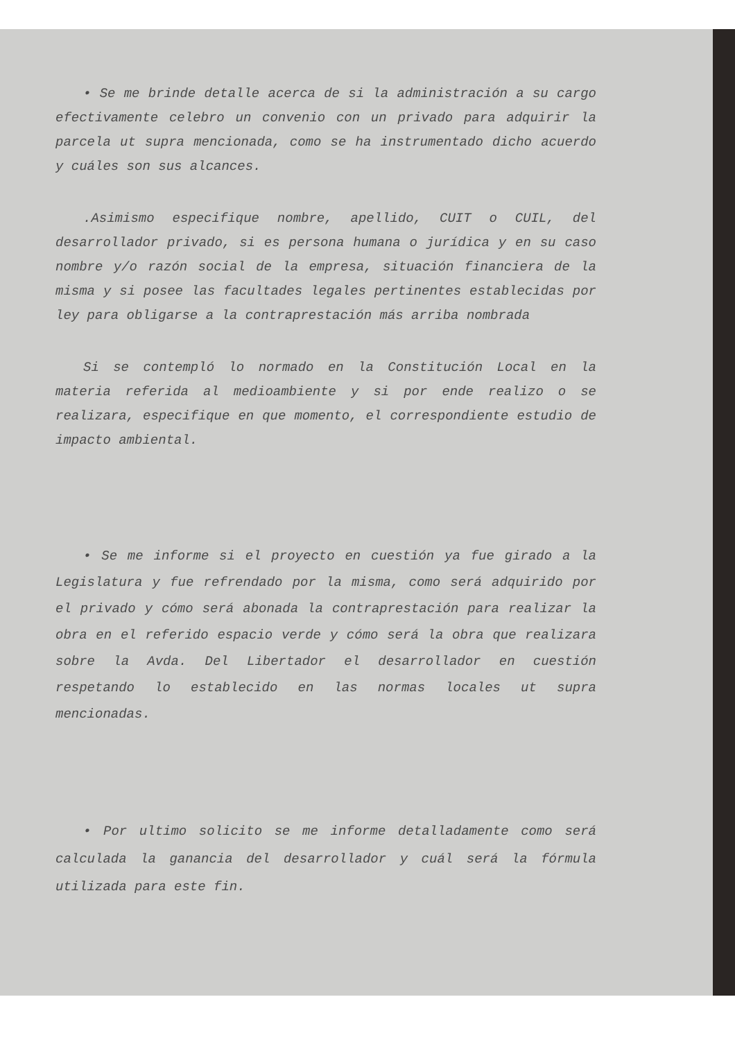• Se me brinde detalle acerca de si la administración a su cargo efectivamente celebro un convenio con un privado para adquirir la parcela ut supra mencionada, como se ha instrumentado dicho acuerdo y cuáles son sus alcances.
.Asimismo especifique nombre, apellido, CUIT o CUIL, del desarrollador privado, si es persona humana o jurídica y en su caso nombre y/o razón social de la empresa, situación financiera de la misma y si posee las facultades legales pertinentes establecidas por ley para obligarse a la contraprestación más arriba nombrada
Si se contempló lo normado en la Constitución Local en la materia referida al medioambiente y si por ende realizo o se realizara, especifique en que momento, el correspondiente estudio de impacto ambiental.
• Se me informe si el proyecto en cuestión ya fue girado a la Legislatura y fue refrendado por la misma, como será adquirido por el privado y cómo será abonada la contraprestación para realizar la obra en el referido espacio verde y cómo será la obra que realizara sobre la Avda. Del Libertador el desarrollador en cuestión respetando lo establecido en las normas locales ut supra mencionadas.
• Por ultimo solicito se me informe detalladamente como será calculada la ganancia del desarrollador y cuál será la fórmula utilizada para este fin.